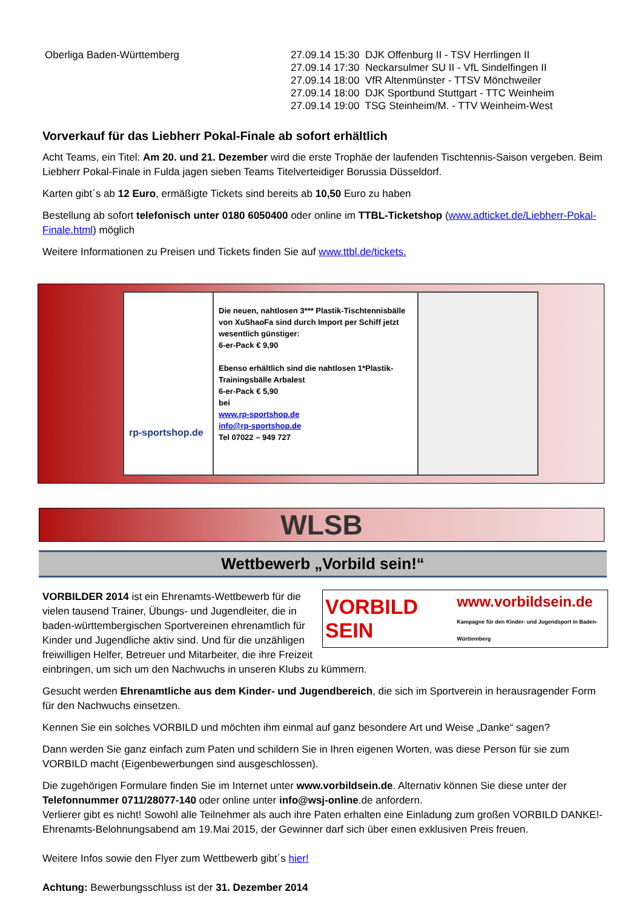| Oberliga Baden-Württemberg | 27.09.14 15:30 DJK Offenburg II - TSV Herrlingen II 27.09.14 17:30 Neckarsulmer SU II - VfL Sindelfingen II 27.09.14 18:00 VfR Altenmünster - TTSV Mönchweiler 27.09.14 18:00 DJK Sportbund Stuttgart - TTC Weinheim 27.09.14 19:00 TSG Steinheim/M. - TTV Weinheim-West |
Vorverkauf für das Liebherr Pokal-Finale ab sofort erhältlich
Acht Teams, ein Titel: Am 20. und 21. Dezember wird die erste Trophäe der laufenden Tischtennis-Saison vergeben. Beim Liebherr Pokal-Finale in Fulda jagen sieben Teams Titelverteidiger Borussia Düsseldorf.
Karten gibt´s ab 12 Euro, ermäßigte Tickets sind bereits ab 10,50 Euro zu haben
Bestellung ab sofort telefonisch unter 0180 6050400 oder online im TTBL-Ticketshop (www.adticket.de/Liebherr-Pokal-Finale.html) möglich
Weitere Informationen zu Preisen und Tickets finden Sie auf www.ttbl.de/tickets.
| rp-sportshop.de | Die neuen, nahtlosen 3*** Plastik-Tischtennisbälle von XuShaoFa sind durch Import per Schiff jetzt wesentlich günstiger: 6-er-Pack € 9,90 Ebenso erhältlich sind die nahtlosen 1*Plastik-Trainingsbälle Arbalest 6-er-Pack € 5,90 bei www.rp-sportshop.de info@rp-sportshop.de Tel 07022 – 949 727 | |
WLSB
Wettbewerb „Vorbild sein!“
VORBILD SEIN www.vorbildsein.de
Kampagne für den Kinder- und Jugendsport in Baden-Württemberg
VORBILDER 2014 ist ein Ehrenamts-Wettbewerb für die vielen tausend Trainer, Übungs- und Jugendleiter, die in baden-württembergischen Sportvereinen ehrenamtlich für Kinder und Jugendliche aktiv sind. Und für die unzähligen freiwilligen Helfer, Betreuer und Mitarbeiter, die ihre Freizeit einbringen, um sich um den Nachwuchs in unseren Klubs zu kümmern.
Gesucht werden Ehrenamtliche aus dem Kinder- und Jugendbereich, die sich im Sportverein in herausragender Form für den Nachwuchs einsetzen.
Kennen Sie ein solches VORBILD und möchten ihm einmal auf ganz besondere Art und Weise „Danke“ sagen?
Dann werden Sie ganz einfach zum Paten und schildern Sie in Ihren eigenen Worten, was diese Person für sie zum VORBILD macht (Eigenbewerbungen sind ausgeschlossen).
Die zugehörigen Formulare finden Sie im Internet unter www.vorbildsein.de. Alternativ können Sie diese unter der Telefonnummer 0711/28077-140 oder online unter info@wsj-online.de anfordern.
Verlierer gibt es nicht! Sowohl alle Teilnehmer als auch ihre Paten erhalten eine Einladung zum großen VORBILD DANKE!-Ehrenamts-Belohnungsabend am 19.Mai 2015, der Gewinner darf sich über einen exklusiven Preis freuen.
Weitere Infos sowie den Flyer zum Wettbewerb gibt´s hier!
Achtung: Bewerbungsschluss ist der 31. Dezember 2014